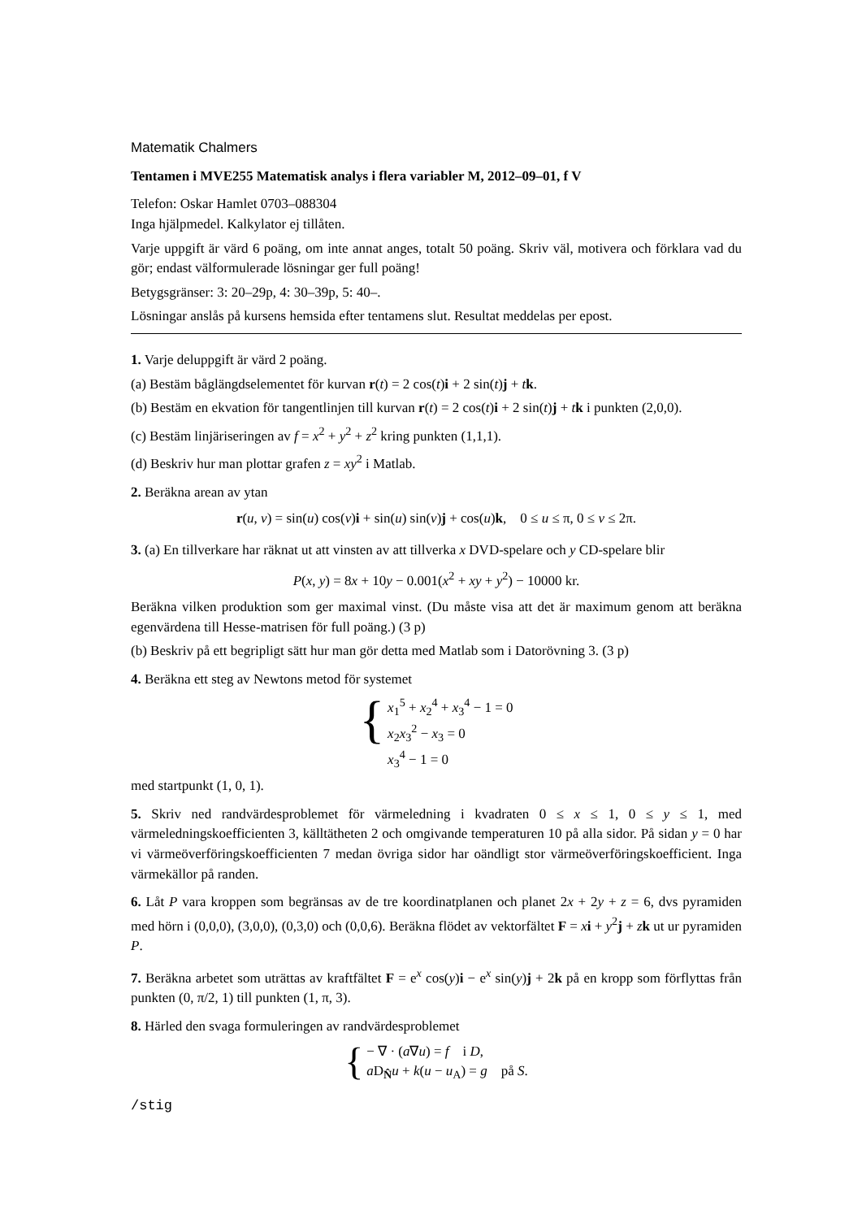Matematik Chalmers
Tentamen i MVE255 Matematisk analys i flera variabler M, 2012–09–01, f V
Telefon: Oskar Hamlet 0703–088304
Inga hjälpmedel. Kalkylator ej tillåten.
Varje uppgift är värd 6 poäng, om inte annat anges, totalt 50 poäng. Skriv väl, motivera och förklara vad du gör; endast välformulerade lösningar ger full poäng!
Betygsgränser: 3: 20–29p, 4: 30–39p, 5: 40–.
Lösningar anslås på kursens hemsida efter tentamens slut. Resultat meddelas per epost.
1. Varje deluppgift är värd 2 poäng.
(a) Bestäm båglängdselementet för kurvan r(t) = 2 cos(t)i + 2 sin(t)j + tk.
(b) Bestäm en ekvation för tangentlinjen till kurvan r(t) = 2 cos(t)i + 2 sin(t)j + tk i punkten (2,0,0).
(c) Bestäm linjäriseringen av f = x<sup>2</sup> + y<sup>2</sup> + z<sup>2</sup> kring punkten (1,1,1).
(d) Beskriv hur man plottar grafen z = xy<sup>2</sup> i Matlab.
2. Beräkna arean av ytan
r(u, v) = sin(u) cos(v)i + sin(u) sin(v)j + cos(u)k, 0 ≤ u ≤ π, 0 ≤ v ≤ 2π.
3. (a) En tillverkare har räknat ut att vinsten av att tillverka x DVD-spelare och y CD-spelare blir
P(x, y) = 8x + 10y − 0.001(x<sup>2</sup> + xy + y<sup>2</sup>) − 10000 kr.
Beräkna vilken produktion som ger maximal vinst. (Du måste visa att det är maximum genom att beräkna egenvärdena till Hesse-matrisen för full poäng.) (3 p)
(b) Beskriv på ett begripligt sätt hur man gör detta med Matlab som i Datorövning 3. (3 p)
4. Beräkna ett steg av Newtons metod för systemet
{
x<sub>1</sub><sup>5</sup> + x<sub>2</sub><sup>4</sup> + x<sub>3</sub><sup>4</sup> − 1 = 0
x<sub>2</sub>x<sub>3</sub><sup>2</sup> − x<sub>3</sub> = 0
x<sub>3</sub><sup>4</sup> − 1 = 0
med startpunkt (1, 0, 1).
5. Skriv ned randvärdesproblemet för värmeledning i kvadraten 0 ≤ x ≤ 1, 0 ≤ y ≤ 1, med värmeledningskoefficienten 3, källtätheten 2 och omgivande temperaturen 10 på alla sidor. På sidan y = 0 har vi värmeöverföringskoefficienten 7 medan övriga sidor har oändligt stor värmeöverföringskoefficient. Inga värmekällor på randen.
6. Låt P vara kroppen som begränsas av de tre koordinatplanen och planet 2x + 2y + z = 6, dvs pyramiden med hörn i (0,0,0), (3,0,0), (0,3,0) och (0,0,6). Beräkna flödet av vektorfältet F = xi + y<sup>2</sup>j + zk ut ur pyramiden P.
7. Beräkna arbetet som uträttas av kraftfältet F = e<sup>x</sup> cos(y)i − e<sup>x</sup> sin(y)j + 2k på en kropp som förflyttas från punkten (0, π/2, 1) till punkten (1, π, 3).
8. Härled den svaga formuleringen av randvärdesproblemet
{
− ∇ · (a∇u) = f i D,
a D<sub>N̂</sub>u + k(u − u<sub>A</sub>) = g på S.
/stig